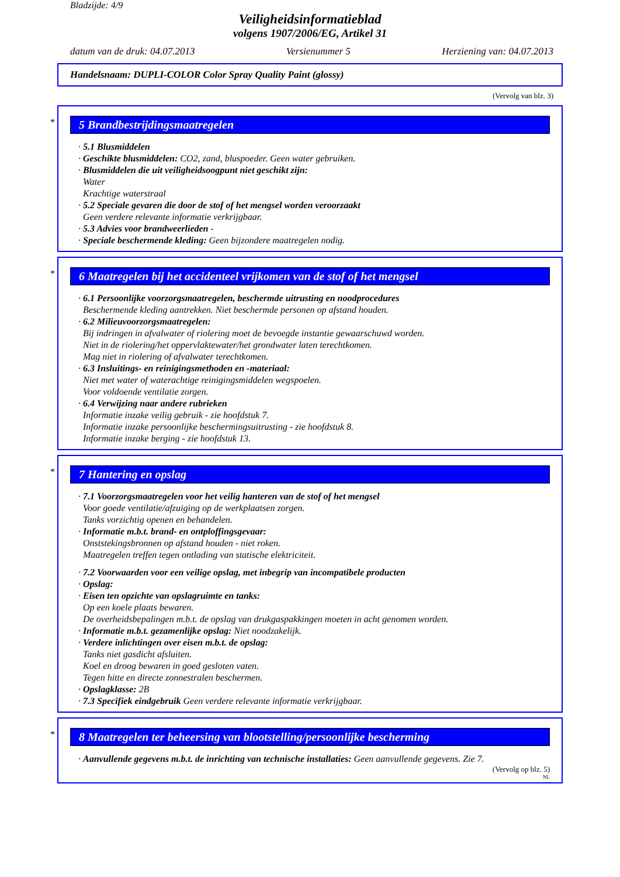Bladzijde: 4/9
Veiligheidsinformatieblad
volgens 1907/2006/EG, Artikel 31
datum van de druk: 04.07.2013 Versienummer 5 Herziening van: 04.07.2013
Handelsnaam: DUPLI-COLOR Color Spray Quality Paint (glossy)
(Vervolg van blz. 3)
*
5 Brandbestrijdingsmaatregelen
· 5.1 Blusmiddelen
· Geschikte blusmiddelen: CO2, zand, bluspoeder. Geen water gebruiken.
· Blusmiddelen die uit veiligheidsoogpunt niet geschikt zijn:
Water
Krachtige waterstraal
· 5.2 Speciale gevaren die door de stof of het mengsel worden veroorzaakt
Geen verdere relevante informatie verkrijgbaar.
· 5.3 Advies voor brandweerlieden -
· Speciale beschermende kleding: Geen bijzondere maatregelen nodig.
*
6 Maatregelen bij het accidenteel vrijkomen van de stof of het mengsel
· 6.1 Persoonlijke voorzorgsmaatregelen, beschermde uitrusting en noodprocedures
Beschermende kleding aantrekken. Niet beschermde personen op afstand houden.
· 6.2 Milieuvoorzorgsmaatregelen:
Bij indringen in afvalwater of riolering moet de bevoegde instantie gewaarschuwd worden.
Niet in de riolering/het oppervlaktewater/het grondwater laten terechtkomen.
Mag niet in riolering of afvalwater terechtkomen.
· 6.3 Insluitings- en reinigingsmethoden en -materiaal:
Niet met water of waterachtige reinigingsmiddelen wegspoelen.
Voor voldoende ventilatie zorgen.
· 6.4 Verwijzing naar andere rubrieken
Informatie inzake veilig gebruik - zie hoofdstuk 7.
Informatie inzake persoonlijke beschermingsuitrusting - zie hoofdstuk 8.
Informatie inzake berging - zie hoofdstuk 13.
*
7 Hantering en opslag
· 7.1 Voorzorgsmaatregelen voor het veilig hanteren van de stof of het mengsel
Voor goede ventilatie/afzuiging op de werkplaatsen zorgen.
Tanks vorzichtig openen en behandelen.
· Informatie m.b.t. brand- en ontploffingsgevaar:
Onststekingsbronnen op afstand houden - niet roken.
Maatregelen treffen tegen ontlading van statische elektriciteit.
· 7.2 Voorwaarden voor een veilige opslag, met inbegrip van incompatibele producten
· Opslag:
· Eisen ten opzichte van opslagruimte en tanks:
Op een koele plaats bewaren.
De overheidsbepalingen m.b.t. de opslag van drukgaspakkingen moeten in acht genomen worden.
· Informatie m.b.t. gezamenlijke opslag: Niet noodzakelijk.
· Verdere inlichtingen over eisen m.b.t. de opslag:
Tanks niet gasdicht afsluiten.
Koel en droog bewaren in goed gesloten vaten.
Tegen hitte en directe zonnestralen beschermen.
· Opslagklasse: 2B
· 7.3 Specifiek eindgebruik Geen verdere relevante informatie verkrijgbaar.
*
8 Maatregelen ter beheersing van blootstelling/persoonlijke bescherming
· Aanvullende gegevens m.b.t. de inrichting van technische installaties: Geen aanvullende gegevens. Zie 7.
(Vervolg op blz. 5)
NL